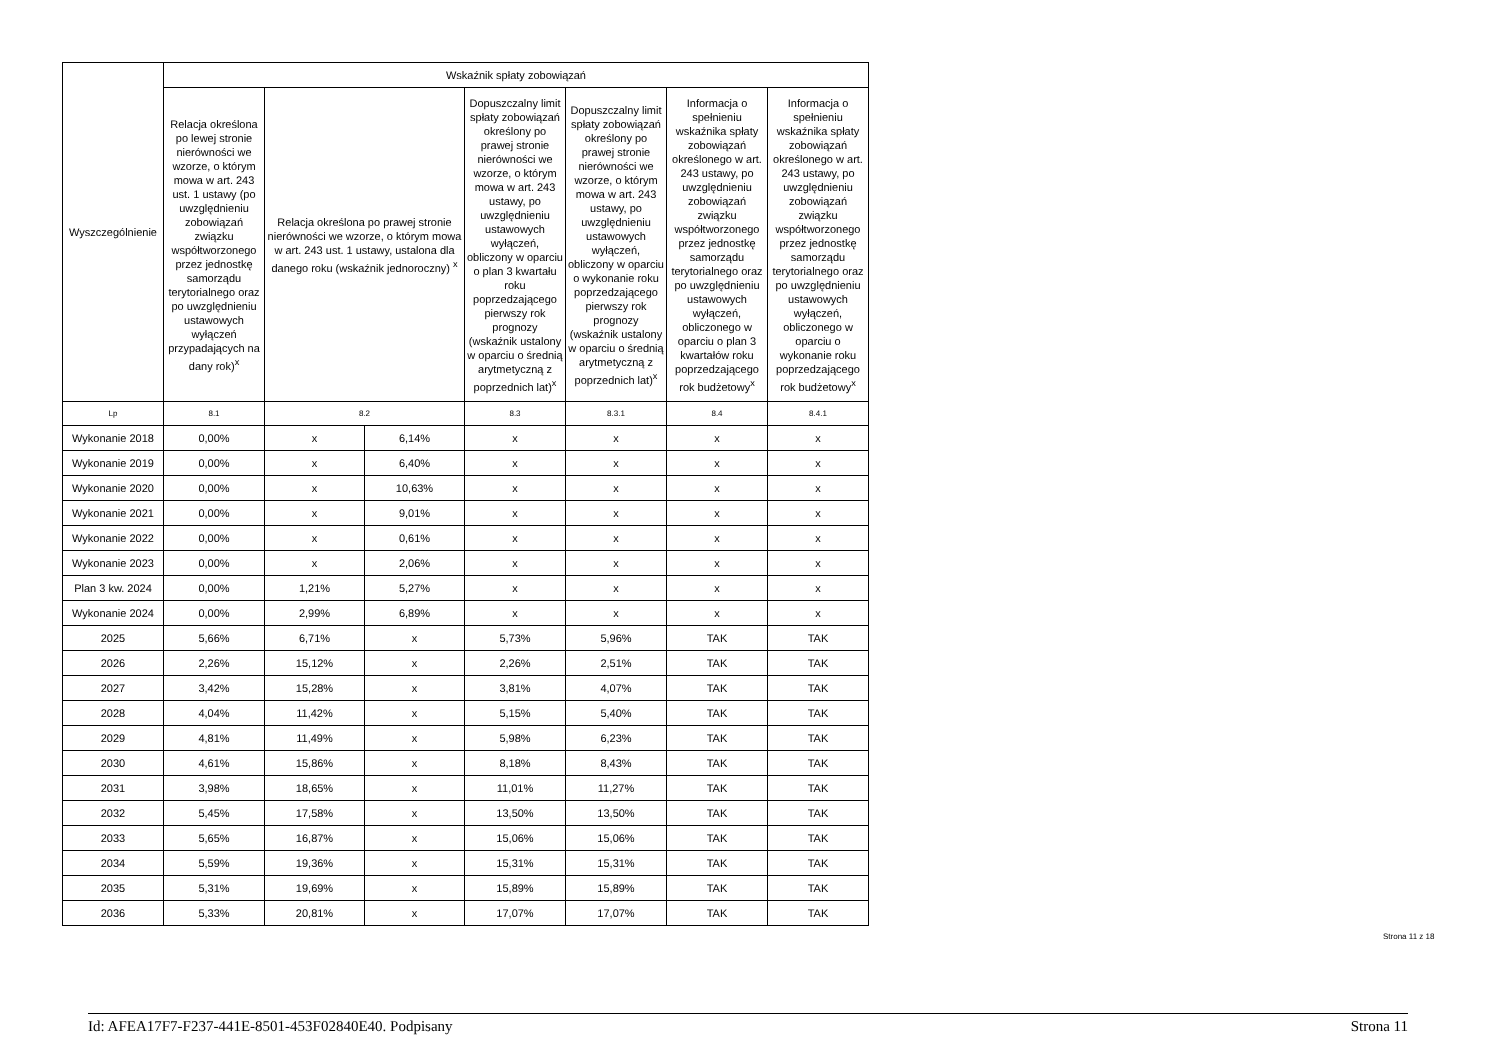| Wyszczególnienie | Wskaźnik spłaty zobowiązań | | | | | | |
| --- | --- | --- | --- | --- | --- | --- | --- |
| | Relacja określona po lewej stronie nierówności we wzorze, o którym mowa w art. 243 ust. 1 ustawy (po uwzględnieniu zobowiązań związku współtworzonego przez jednostkę samorządu terytorialnego oraz po uwzględnieniu ustawowych wyłączeń przypadających na dany rok)<sup>x</sup> | Relacja określona po prawej stronie nierówności we wzorze, o którym mowa w art. 243 ust. 1 ustawy, ustalona dla danego roku (wskaźnik jednoroczny) <sup>x</sup> | | Dopuszczalny limit spłaty zobowiązań określony po prawej stronie nierówności we wzorze, o którym mowa w art. 243 ustawy, po uwzględnieniu ustawowych wyłączeń, obliczony w oparciu o plan 3 kwartału roku poprzedzającego pierwszy rok prognozy (wskaźnik ustalony w oparciu o średnią arytmetyczną z poprzednich lat)<sup>x</sup> | Dopuszczalny limit spłaty zobowiązań określony po prawej stronie nierówności we wzorze, o którym mowa w art. 243 ustawy, po uwzględnieniu ustawowych wyłączeń, obliczony w oparciu o wykonanie roku poprzedzającego pierwszy rok prognozy (wskaźnik ustalony w oparciu o średnią arytmetyczną z poprzednich lat)<sup>x</sup> | Informacja o spełnieniu wskaźnika spłaty zobowiązań określonego w art. 243 ustawy, po uwzględnieniu zobowiązań związku współtworzonego przez jednostkę samorządu terytorialnego oraz po uwzględnieniu ustawowych wyłączeń, obliczonego w oparciu o plan 3 kwartałów roku poprzedzającego rok budżetowy<sup>x</sup> | Informacja o spełnieniu wskaźnika spłaty zobowiązań określonego w art. 243 ustawy, po uwzględnieniu zobowiązań związku współtworzonego przez jednostkę samorządu terytorialnego oraz po uwzględnieniu ustawowych wyłączeń, obliczonego w oparciu o wykonanie roku poprzedzającego rok budżetowy<sup>x</sup> |
| Lp | 8.1 | 8.2 | | 8.3 | 8.3.1 | 8.4 | 8.4.1 |
| Wykonanie 2018 | 0,00% | x | 6,14% | x | x | x | x |
| Wykonanie 2019 | 0,00% | x | 6,40% | x | x | x | x |
| Wykonanie 2020 | 0,00% | x | 10,63% | x | x | x | x |
| Wykonanie 2021 | 0,00% | x | 9,01% | x | x | x | x |
| Wykonanie 2022 | 0,00% | x | 0,61% | x | x | x | x |
| Wykonanie 2023 | 0,00% | x | 2,06% | x | x | x | x |
| Plan 3 kw. 2024 | 0,00% | 1,21% | 5,27% | x | x | x | x |
| Wykonanie 2024 | 0,00% | 2,99% | 6,89% | x | x | x | x |
| 2025 | 5,66% | 6,71% | x | 5,73% | 5,96% | TAK | TAK |
| 2026 | 2,26% | 15,12% | x | 2,26% | 2,51% | TAK | TAK |
| 2027 | 3,42% | 15,28% | x | 3,81% | 4,07% | TAK | TAK |
| 2028 | 4,04% | 11,42% | x | 5,15% | 5,40% | TAK | TAK |
| 2029 | 4,81% | 11,49% | x | 5,98% | 6,23% | TAK | TAK |
| 2030 | 4,61% | 15,86% | x | 8,18% | 8,43% | TAK | TAK |
| 2031 | 3,98% | 18,65% | x | 11,01% | 11,27% | TAK | TAK |
| 2032 | 5,45% | 17,58% | x | 13,50% | 13,50% | TAK | TAK |
| 2033 | 5,65% | 16,87% | x | 15,06% | 15,06% | TAK | TAK |
| 2034 | 5,59% | 19,36% | x | 15,31% | 15,31% | TAK | TAK |
| 2035 | 5,31% | 19,69% | x | 15,89% | 15,89% | TAK | TAK |
| 2036 | 5,33% | 20,81% | x | 17,07% | 17,07% | TAK | TAK |
Strona 11 z 18
Id: AFEA17F7-F237-441E-8501-453F02840E40. Podpisany Strona 11